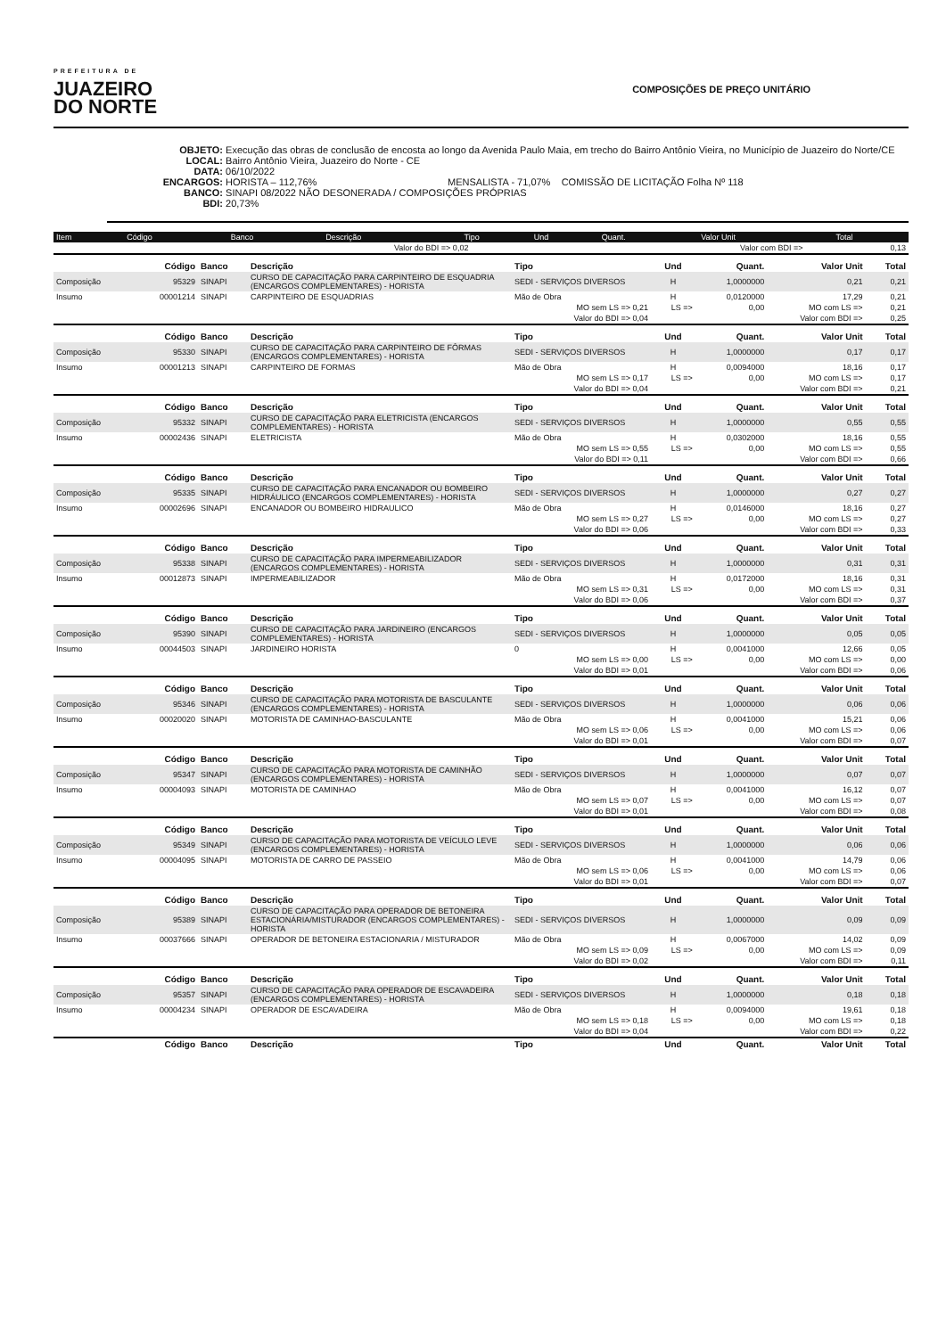PREFEITURA DE
JUAZEIRO
DO NORTE
COMPOSIÇÕES DE PREÇO UNITÁRIO
OBJETO: Execução das obras de conclusão de encosta ao longo da Avenida Paulo Maia, em trecho do Bairro Antônio Vieira, no Município de Juazeiro do Norte/CE
LOCAL: Bairro Antônio Vieira, Juazeiro do Norte - CE
DATA: 06/10/2022
ENCARGOS: HORISTA – 112,76% MENSALISTA - 71,07% COMISSÃO DE LICITAÇÃO Folha Nº 118
BANCO: SINAPI 08/2022 NÃO DESONERADA / COMPOSIÇÕES PRÓPRIAS
BDI: 20,73%
| Item | Código | Banco | Descrição | Tipo | Und | Quant. | Valor Unit | Total |
| --- | --- | --- | --- | --- | --- | --- | --- | --- |
| | Valor do BDI => 0,02 | Valor com BDI => | 0,13 |
| | Código | Banco | Descrição | Tipo | Und | Quant. | Valor Unit | Total |
| Composição | 95329 | SINAPI | CURSO DE CAPACITAÇÃO PARA CARPINTEIRO DE ESQUADRIA (ENCARGOS COMPLEMENTARES) - HORISTA | SEDI - SERVIÇOS DIVERSOS | H | 1,0000000 | 0,21 | 0,21 |
| Insumo | 00001214 | SINAPI | CARPINTEIRO DE ESQUADRIAS | Mão de Obra | H | 0,0120000 | 17,29 | 0,21 |
| | | | | MO sem LS => 0,21 | LS => | 0,00 | MO com LS => | 0,21 |
| | | | | Valor do BDI => 0,04 | Valor com BDI => | | | 0,25 |
| | Código | Banco | Descrição | Tipo | Und | Quant. | Valor Unit | Total |
| Composição | 95330 | SINAPI | CURSO DE CAPACITAÇÃO PARA CARPINTEIRO DE FÔRMAS (ENCARGOS COMPLEMENTARES) - HORISTA | SEDI - SERVIÇOS DIVERSOS | H | 1,0000000 | 0,17 | 0,17 |
| Insumo | 00001213 | SINAPI | CARPINTEIRO DE FORMAS | Mão de Obra | H | 0,0094000 | 18,16 | 0,17 |
| | | | | MO sem LS => 0,17 | LS => | 0,00 | MO com LS => | 0,17 |
| | | | | Valor do BDI => 0,04 | Valor com BDI => | | | 0,21 |
| | Código | Banco | Descrição | Tipo | Und | Quant. | Valor Unit | Total |
| Composição | 95332 | SINAPI | CURSO DE CAPACITAÇÃO PARA ELETRICISTA (ENCARGOS COMPLEMENTARES) - HORISTA | SEDI - SERVIÇOS DIVERSOS | H | 1,0000000 | 0,55 | 0,55 |
| Insumo | 00002436 | SINAPI | ELETRICISTA | Mão de Obra | H | 0,0302000 | 18,16 | 0,55 |
| | | | | MO sem LS => 0,55 | LS => | 0,00 | MO com LS => | 0,55 |
| | | | | Valor do BDI => 0,11 | Valor com BDI => | | | 0,66 |
| | Código | Banco | Descrição | Tipo | Und | Quant. | Valor Unit | Total |
| Composição | 95335 | SINAPI | CURSO DE CAPACITAÇÃO PARA ENCANADOR OU BOMBEIRO HIDRÁULICO (ENCARGOS COMPLEMENTARES) - HORISTA | SEDI - SERVIÇOS DIVERSOS | H | 1,0000000 | 0,27 | 0,27 |
| Insumo | 00002696 | SINAPI | ENCANADOR OU BOMBEIRO HIDRAULICO | Mão de Obra | H | 0,0146000 | 18,16 | 0,27 |
| | | | | MO sem LS => 0,27 | LS => | 0,00 | MO com LS => | 0,27 |
| | | | | Valor do BDI => 0,06 | Valor com BDI => | | | 0,33 |
| | Código | Banco | Descrição | Tipo | Und | Quant. | Valor Unit | Total |
| Composição | 95338 | SINAPI | CURSO DE CAPACITAÇÃO PARA IMPERMEABILIZADOR (ENCARGOS COMPLEMENTARES) - HORISTA | SEDI - SERVIÇOS DIVERSOS | H | 1,0000000 | 0,31 | 0,31 |
| Insumo | 00012873 | SINAPI | IMPERMEABILIZADOR | Mão de Obra | H | 0,0172000 | 18,16 | 0,31 |
| | | | | MO sem LS => 0,31 | LS => | 0,00 | MO com LS => | 0,31 |
| | | | | Valor do BDI => 0,06 | Valor com BDI => | | | 0,37 |
| | Código | Banco | Descrição | Tipo | Und | Quant. | Valor Unit | Total |
| Composição | 95390 | SINAPI | CURSO DE CAPACITAÇÃO PARA JARDINEIRO (ENCARGOS COMPLEMENTARES) - HORISTA | SEDI - SERVIÇOS DIVERSOS | H | 1,0000000 | 0,05 | 0,05 |
| Insumo | 00044503 | SINAPI | JARDINEIRO HORISTA | 0 | H | 0,0041000 | 12,66 | 0,05 |
| | | | | MO sem LS => 0,00 | LS => | 0,00 | MO com LS => | 0,00 |
| | | | | Valor do BDI => 0,01 | Valor com BDI => | | | 0,06 |
| | Código | Banco | Descrição | Tipo | Und | Quant. | Valor Unit | Total |
| Composição | 95346 | SINAPI | CURSO DE CAPACITAÇÃO PARA MOTORISTA DE BASCULANTE (ENCARGOS COMPLEMENTARES) - HORISTA | SEDI - SERVIÇOS DIVERSOS | H | 1,0000000 | 0,06 | 0,06 |
| Insumo | 00020020 | SINAPI | MOTORISTA DE CAMINHAO-BASCULANTE | Mão de Obra | H | 0,0041000 | 15,21 | 0,06 |
| | | | | MO sem LS => 0,06 | LS => | 0,00 | MO com LS => | 0,06 |
| | | | | Valor do BDI => 0,01 | Valor com BDI => | | | 0,07 |
| | Código | Banco | Descrição | Tipo | Und | Quant. | Valor Unit | Total |
| Composição | 95347 | SINAPI | CURSO DE CAPACITAÇÃO PARA MOTORISTA DE CAMINHÃO (ENCARGOS COMPLEMENTARES) - HORISTA | SEDI - SERVIÇOS DIVERSOS | H | 1,0000000 | 0,07 | 0,07 |
| Insumo | 00004093 | SINAPI | MOTORISTA DE CAMINHAO | Mão de Obra | H | 0,0041000 | 16,12 | 0,07 |
| | | | | MO sem LS => 0,07 | LS => | 0,00 | MO com LS => | 0,07 |
| | | | | Valor do BDI => 0,01 | Valor com BDI => | | | 0,08 |
| | Código | Banco | Descrição | Tipo | Und | Quant. | Valor Unit | Total |
| Composição | 95349 | SINAPI | CURSO DE CAPACITAÇÃO PARA MOTORISTA DE VEÍCULO LEVE (ENCARGOS COMPLEMENTARES) - HORISTA | SEDI - SERVIÇOS DIVERSOS | H | 1,0000000 | 0,06 | 0,06 |
| Insumo | 00004095 | SINAPI | MOTORISTA DE CARRO DE PASSEIO | Mão de Obra | H | 0,0041000 | 14,79 | 0,06 |
| | | | | MO sem LS => 0,06 | LS => | 0,00 | MO com LS => | 0,06 |
| | | | | Valor do BDI => 0,01 | Valor com BDI => | | | 0,07 |
| | Código | Banco | Descrição | Tipo | Und | Quant. | Valor Unit | Total |
| Composição | 95389 | SINAPI | CURSO DE CAPACITAÇÃO PARA OPERADOR DE BETONEIRA ESTACIONÁRIA/MISTURADOR (ENCARGOS COMPLEMENTARES) - HORISTA | SEDI - SERVIÇOS DIVERSOS | H | 1,0000000 | 0,09 | 0,09 |
| Insumo | 00037666 | SINAPI | OPERADOR DE BETONEIRA ESTACIONARIA / MISTURADOR | Mão de Obra | H | 0,0067000 | 14,02 | 0,09 |
| | | | | MO sem LS => 0,09 | LS => | 0,00 | MO com LS => | 0,09 |
| | | | | Valor do BDI => 0,02 | Valor com BDI => | | | 0,11 |
| | Código | Banco | Descrição | Tipo | Und | Quant. | Valor Unit | Total |
| Composição | 95357 | SINAPI | CURSO DE CAPACITAÇÃO PARA OPERADOR DE ESCAVADEIRA (ENCARGOS COMPLEMENTARES) - HORISTA | SEDI - SERVIÇOS DIVERSOS | H | 1,0000000 | 0,18 | 0,18 |
| Insumo | 00004234 | SINAPI | OPERADOR DE ESCAVADEIRA | Mão de Obra | H | 0,0094000 | 19,61 | 0,18 |
| | | | | MO sem LS => 0,18 | LS => | 0,00 | MO com LS => | 0,18 |
| | | | | Valor do BDI => 0,04 | Valor com BDI => | | | 0,22 |
| | Código | Banco | Descrição | Tipo | Und | Quant. | Valor Unit | Total |